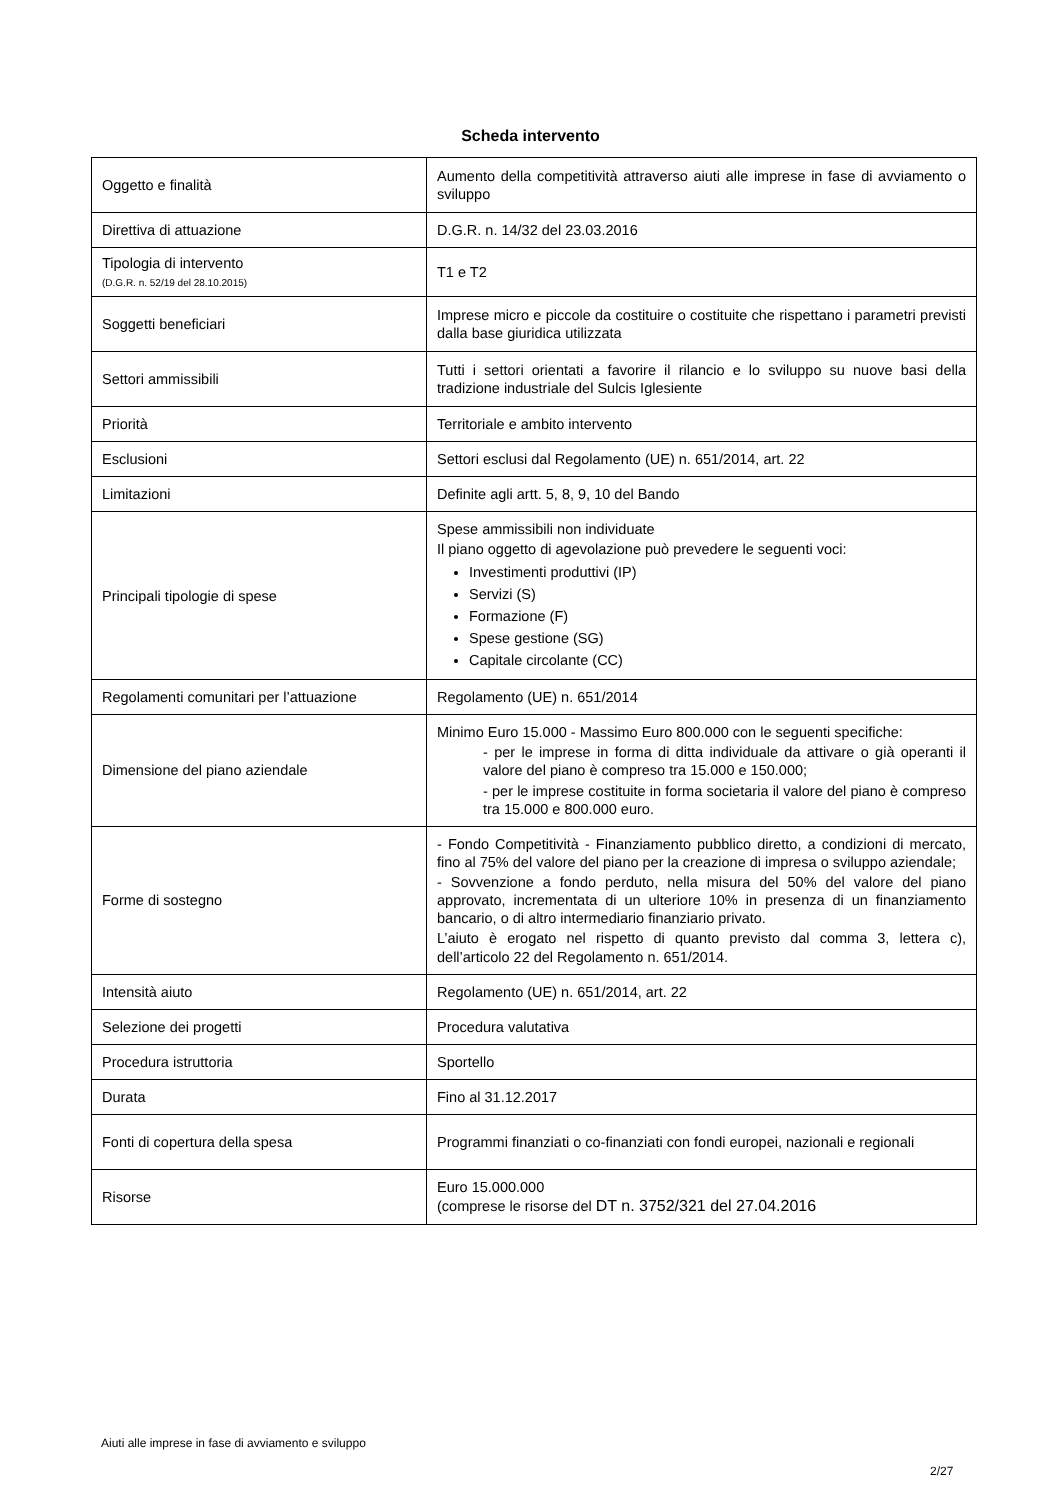Scheda intervento
| Oggetto e finalità | Aumento della competitività attraverso aiuti alle imprese in fase di avviamento o sviluppo |
| Direttiva di attuazione | D.G.R. n. 14/32 del 23.03.2016 |
| Tipologia di intervento (D.G.R. n. 52/19 del 28.10.2015) | T1 e T2 |
| Soggetti beneficiari | Imprese micro e piccole da costituire o costituite che rispettano i parametri previsti dalla base giuridica utilizzata |
| Settori ammissibili | Tutti i settori orientati a favorire il rilancio e lo sviluppo su nuove basi della tradizione industriale del Sulcis Iglesiente |
| Priorità | Territoriale e ambito intervento |
| Esclusioni | Settori esclusi dal Regolamento (UE) n. 651/2014, art. 22 |
| Limitazioni | Definite agli artt. 5, 8, 9, 10 del Bando |
| Principali tipologie di spese | Spese ammissibili non individuate Il piano oggetto di agevolazione può prevedere le seguenti voci: Investimenti produttivi (IP) Servizi (S) Formazione (F) Spese gestione (SG) Capitale circolante (CC) |
| Regolamenti comunitari per l’attuazione | Regolamento (UE) n. 651/2014 |
| Dimensione del piano aziendale | Minimo Euro 15.000 - Massimo Euro 800.000 con le seguenti specifiche: - per le imprese in forma di ditta individuale da attivare o già operanti il valore del piano è compreso tra 15.000 e 150.000; - per le imprese costituite in forma societaria il valore del piano è compreso tra 15.000 e 800.000 euro. |
| Forme di sostegno | - Fondo Competitività - Finanziamento pubblico diretto, a condizioni di mercato, fino al 75% del valore del piano per la creazione di impresa o sviluppo aziendale; - Sovvenzione a fondo perduto, nella misura del 50% del valore del piano approvato, incrementata di un ulteriore 10% in presenza di un finanziamento bancario, o di altro intermediario finanziario privato. L’aiuto è erogato nel rispetto di quanto previsto dal comma 3, lettera c), dell’articolo 22 del Regolamento n. 651/2014. |
| Intensità aiuto | Regolamento (UE) n. 651/2014, art. 22 |
| Selezione dei progetti | Procedura valutativa |
| Procedura istruttoria | Sportello |
| Durata | Fino al 31.12.2017 |
| Fonti di copertura della spesa | Programmi finanziati o co-finanziati con fondi europei, nazionali e regionali |
| Risorse | Euro 15.000.000 (comprese le risorse del DT n. 3752/321 del 27.04.2016 |
Aiuti alle imprese in fase di avviamento e sviluppo
2/27